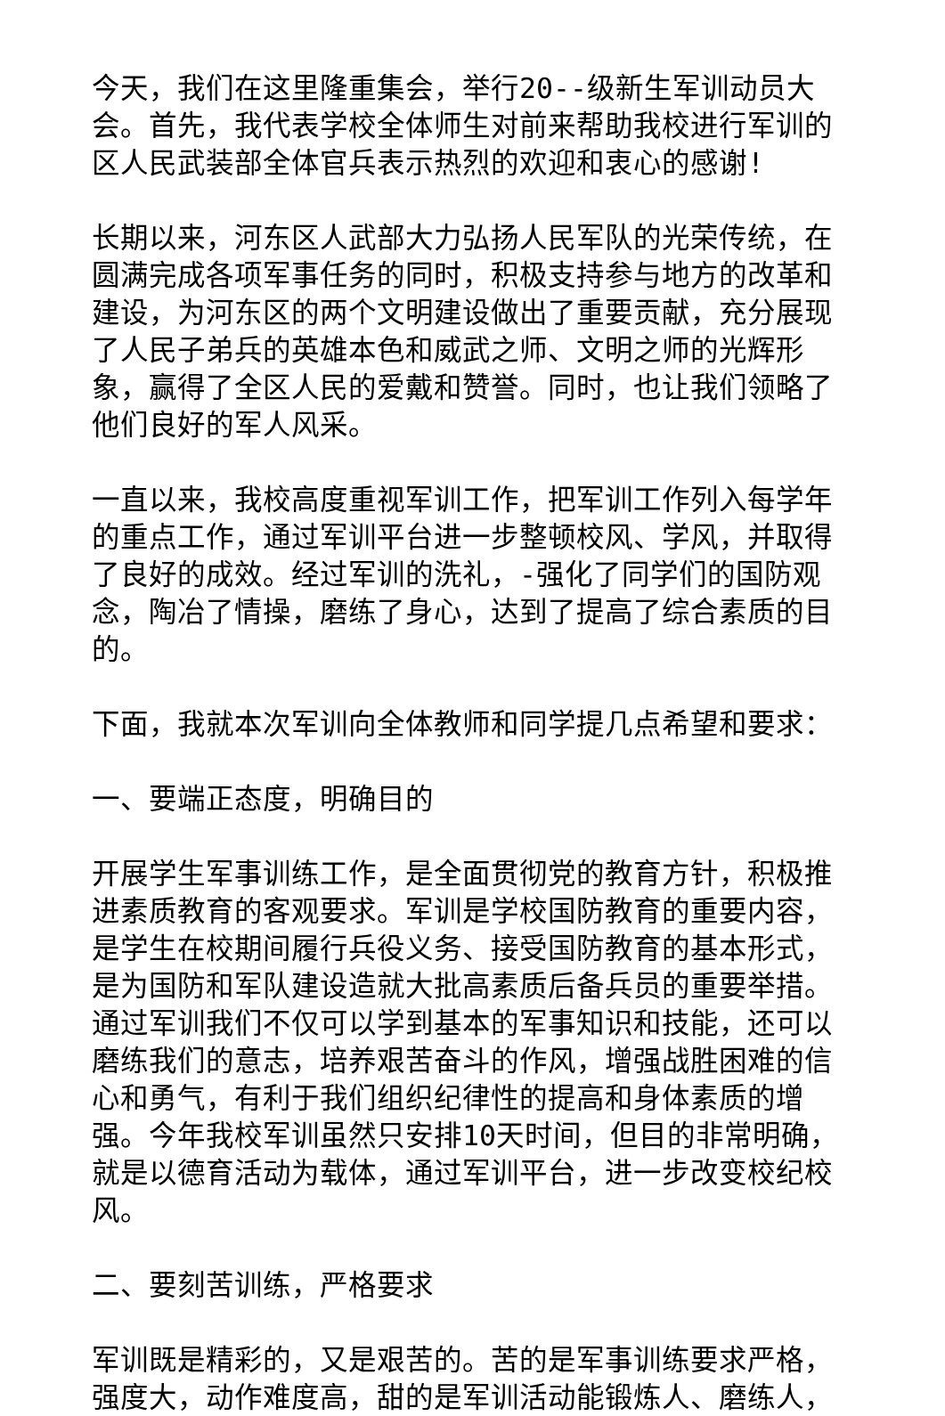今天，我们在这里隆重集会，举行20--级新生军训动员大会。首先，我代表学校全体师生对前来帮助我校进行军训的区人民武装部全体官兵表示热烈的欢迎和衷心的感谢!
长期以来，河东区人武部大力弘扬人民军队的光荣传统，在圆满完成各项军事任务的同时，积极支持参与地方的改革和建设，为河东区的两个文明建设做出了重要贡献，充分展现了人民子弟兵的英雄本色和威武之师、文明之师的光辉形象，赢得了全区人民的爱戴和赞誉。同时，也让我们领略了他们良好的军人风采。
一直以来，我校高度重视军训工作，把军训工作列入每学年的重点工作，通过军训平台进一步整顿校风、学风，并取得了良好的成效。经过军训的洗礼，-强化了同学们的国防观念，陶冶了情操，磨练了身心，达到了提高了综合素质的目的。
下面，我就本次军训向全体教师和同学提几点希望和要求：
一、要端正态度，明确目的
开展学生军事训练工作，是全面贯彻党的教育方针，积极推进素质教育的客观要求。军训是学校国防教育的重要内容，是学生在校期间履行兵役义务、接受国防教育的基本形式，是为国防和军队建设造就大批高素质后备兵员的重要举措。通过军训我们不仅可以学到基本的军事知识和技能，还可以磨练我们的意志，培养艰苦奋斗的作风，增强战胜困难的信心和勇气，有利于我们组织纪律性的提高和身体素质的增强。今年我校军训虽然只安排10天时间，但目的非常明确，就是以德育活动为载体，通过军训平台，进一步改变校纪校风。
二、要刻苦训练，严格要求
军训既是精彩的，又是艰苦的。苦的是军事训练要求严格，强度大，动作难度高，甜的是军训活动能锻炼人、磨练人，